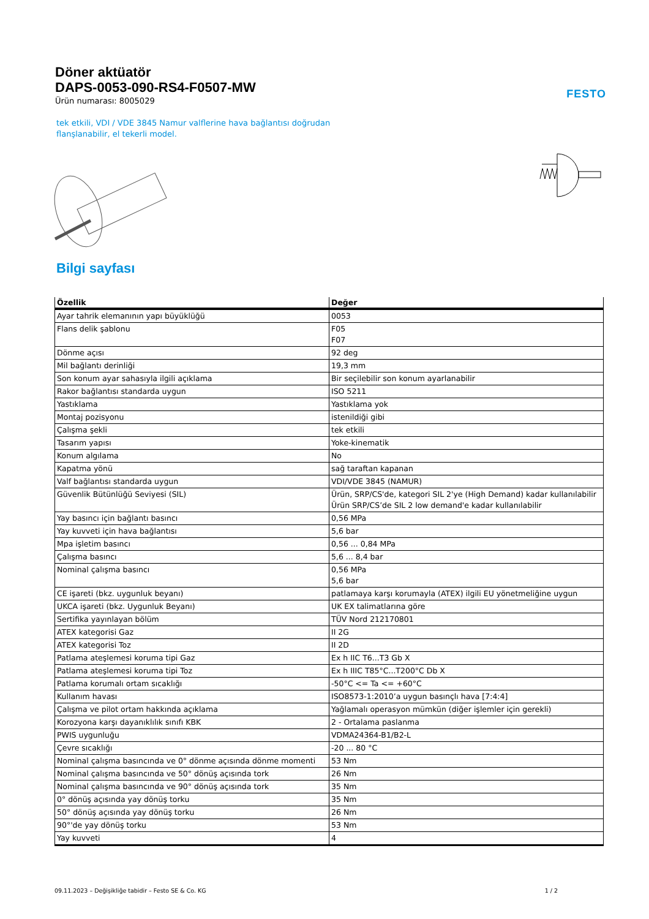Döner aktüatör
DAPS-0053-090-RS4-F0507-MW
Ürün numarası: 8005029
FESTO
tek etkili, VDI / VDE 3845 Namur valflerine hava bağlantısı doğrudan flanşlanabilir, el tekerli model.
Bilgi sayfası
| Özellik | Değer |
| --- | --- |
| Ayar tahrik elemanının yapı büyüklüğü | 0053 |
| Flans delik şablonu | F05 F07 |
| Dönme açısı | 92 deg |
| Mil bağlantı derinliği | 19,3 mm |
| Son konum ayar sahasıyla ilgili açıklama | Bir seçilebilir son konum ayarlanabilir |
| Rakor bağlantısı standarda uygun | ISO 5211 |
| Yastıklama | Yastıklama yok |
| Montaj pozisyonu | istenildiği gibi |
| Çalışma şekli | tek etkili |
| Tasarım yapısı | Yoke-kinematik |
| Konum algılama | No |
| Kapatma yönü | sağ taraftan kapanan |
| Valf bağlantısı standarda uygun | VDI/VDE 3845 (NAMUR) |
| Güvenlik Bütünlüğü Seviyesi (SIL) | Ürün, SRP/CS'de, kategori SIL 2'ye (High Demand) kadar kullanılabilir Ürün SRP/CS’de SIL 2 low demand'e kadar kullanılabilir |
| Yay basıncı için bağlantı basıncı | 0,56 MPa |
| Yay kuvveti için hava bağlantısı | 5,6 bar |
| Mpa işletim basıncı | 0,56 ... 0,84 MPa |
| Çalışma basıncı | 5,6 ... 8,4 bar |
| Nominal çalışma basıncı | 0,56 MPa 5,6 bar |
| CE işareti (bkz. uygunluk beyanı) | patlamaya karşı korumayla (ATEX) ilgili EU yönetmeliğine uygun |
| UKCA işareti (bkz. Uygunluk Beyanı) | UK EX talimatlarına göre |
| Sertifika yayınlayan bölüm | TÜV Nord 212170801 |
| ATEX kategorisi Gaz | II 2G |
| ATEX kategorisi Toz | II 2D |
| Patlama ateşlemesi koruma tipi Gaz | Ex h IIC T6...T3 Gb X |
| Patlama ateşlemesi koruma tipi Toz | Ex h IIIC T85°C...T200°C Db X |
| Patlama korumalı ortam sıcaklığı | -50°C <= Ta <= +60°C |
| Kullanım havası | ISO8573-1:2010’a uygun basınçlı hava [7:4:4] |
| Çalışma ve pilot ortam hakkında açıklama | Yağlamalı operasyon mümkün (diğer işlemler için gerekli) |
| Korozyona karşı dayanıklılık sınıfı KBK | 2 - Ortalama paslanma |
| PWIS uygunluğu | VDMA24364-B1/B2-L |
| Çevre sıcaklığı | -20 ... 80 °C |
| Nominal çalışma basıncında ve 0° dönme açısında dönme momenti | 53 Nm |
| Nominal çalışma basıncında ve 50° dönüş açısında tork | 26 Nm |
| Nominal çalışma basıncında ve 90° dönüş açısında tork | 35 Nm |
| 0° dönüş açısında yay dönüş torku | 35 Nm |
| 50° dönüş açısında yay dönüş torku | 26 Nm |
| 90°'de yay dönüş torku | 53 Nm |
| Yay kuvveti | 4 |
09.11.2023 – Değişikliğe tabidir – Festo SE & Co. KG 1 / 2